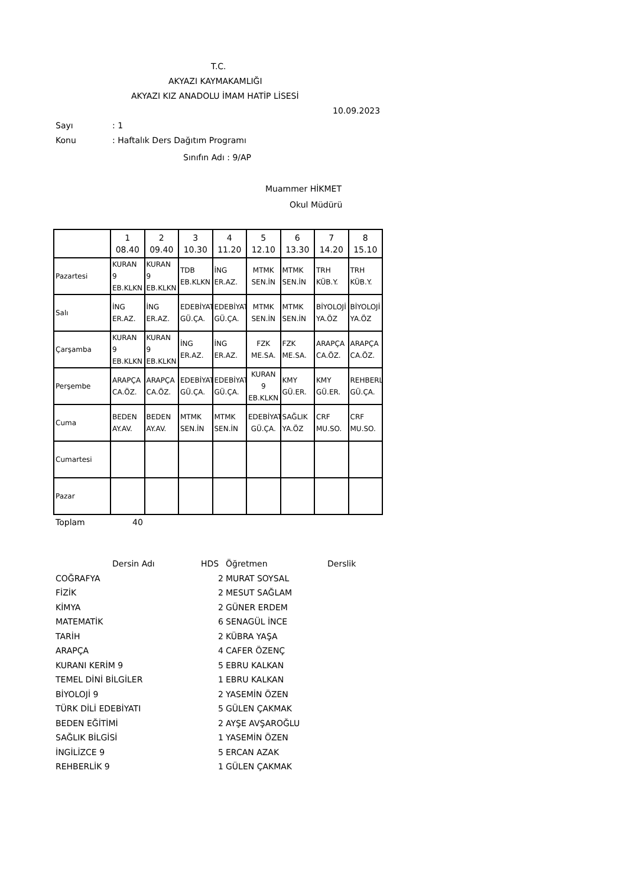T.C.
AKYAZI KAYMAKAMLIĞI
AKYAZI KIZ ANADOLU İMAM HATİP LİSESİ
10.09.2023
Sayı: 1
Konu: Haftalık Ders Dağıtım Programı
Sınıfın Adı : 9/AP
Muammer HİKMET
Okul Müdürü
| | 1 08.40 | 2 09.40 | 3 10.30 | 4 11.20 | 5 12.10 | 6 13.30 | 7 14.20 | 8 15.10 |
| --- | --- | --- | --- | --- | --- | --- | --- | --- |
| Pazartesi | KURAN 9 EB.KLKN | KURAN 9 EB.KLKN | TDB EB.KLKN | İNG ER.AZ. | MTMK SEN.İN | MTMK SEN.İN | TRH KÜB.Y. | TRH KÜB.Y. |
| Salı | İNG ER.AZ. | İNG ER.AZ. | EDEBİYAT GÜ.ÇA. | EDEBİYAT GÜ.ÇA. | MTMK SEN.İN | MTMK SEN.İN | BİYOLOJİ YA.ÖZ | BİYOLOJİ YA.ÖZ |
| Çarşamba | KURAN 9 EB.KLKN | KURAN 9 EB.KLKN | İNG ER.AZ. | İNG ER.AZ. | FZK ME.SA. | FZK ME.SA. | ARAPÇA CA.ÖZ. | ARAPÇA CA.ÖZ. |
| Perşembe | ARAPÇA CA.ÖZ. | ARAPÇA CA.ÖZ. | EDEBİYAT GÜ.ÇA. | EDEBİYAT GÜ.ÇA. | KURAN 9 EB.KLKN | KMY GÜ.ER. | KMY GÜ.ER. | REHBERLİ GÜ.ÇA. |
| Cuma | BEDEN AY.AV. | BEDEN AY.AV. | MTMK SEN.İN | MTMK SEN.İN | EDEBİYAT GÜ.ÇA. | SAĞLIK YA.ÖZ | CRF MU.SO. | CRF MU.SO. |
| Cumartesi | | | | | | | | |
| Pazar | | | | | | | | |
Toplam 40
| | Dersin Adı | HDS | Öğretmen | Derslik |
| COĞRAFYA | | 2 | MURAT SOYSAL | |
| FİZİK | | 2 | MESUT SAĞLAM | |
| KİMYA | | 2 | GÜNER ERDEM | |
| MATEMATİK | | 6 | SENAGÜL İNCE | |
| TARİH | | 2 | KÜBRA YAŞA | |
| ARAPÇA | | 4 | CAFER ÖZENÇ | |
| KURANI KERİM 9 | | 5 | EBRU KALKAN | |
| TEMEL DİNİ BİLGİLER | | 1 | EBRU KALKAN | |
| BİYOLOJİ 9 | | 2 | YASEMİN ÖZEN | |
| TÜRK DİLİ EDEBİYATI | | 5 | GÜLEN ÇAKMAK | |
| BEDEN EĞİTİMİ | | 2 | AYŞE AVŞAROĞLU | |
| SAĞLIK BİLGİSİ | | 1 | YASEMİN ÖZEN | |
| İNGİLİZCE 9 | | 5 | ERCAN AZAK | |
| REHBERLİK 9 | | 1 | GÜLEN ÇAKMAK | |